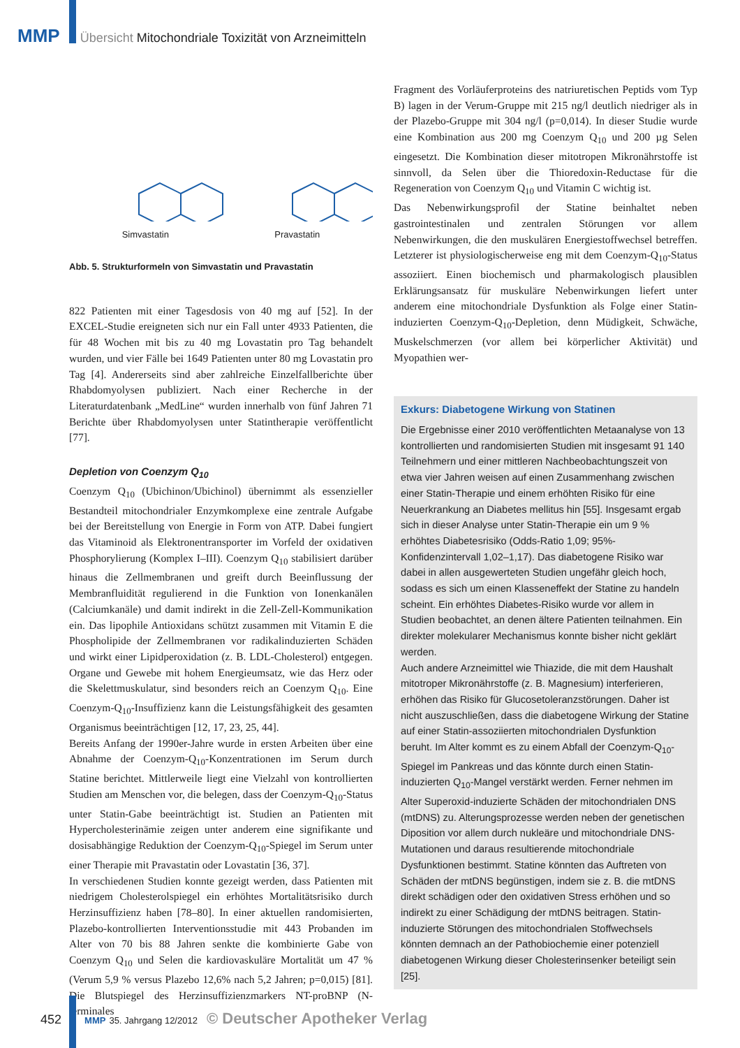MMP Übersicht Mitochondriale Toxizität von Arzneimitteln
Simvastatin Pravastatin
Abb. 5. Strukturformeln von Simvastatin und Pravastatin
822 Patienten mit einer Tagesdosis von 40 mg auf [52]. In der EXCEL-Studie ereigneten sich nur ein Fall unter 4933 Patienten, die für 48 Wochen mit bis zu 40 mg Lovastatin pro Tag behandelt wurden, und vier Fälle bei 1649 Patienten unter 80 mg Lovastatin pro Tag [4]. Andererseits sind aber zahlreiche Einzelfallberichte über Rhabdomyolysen publiziert. Nach einer Recherche in der Literaturdatenbank „MedLine“ wurden innerhalb von fünf Jahren 71 Berichte über Rhabdomyolysen unter Statintherapie veröffentlicht [77].
Depletion von Coenzym Q<sub>10</sub>
Coenzym Q<sub>10</sub> (Ubichinon/Ubichinol) übernimmt als essenzieller Bestandteil mitochondrialer Enzymkomplexe eine zentrale Aufgabe bei der Bereitstellung von Energie in Form von ATP. Dabei fungiert das Vitaminoid als Elektronentransporter im Vorfeld der oxidativen Phosphorylierung (Komplex I–III). Coenzym Q<sub>10</sub> stabilisiert darüber hinaus die Zellmembranen und greift durch Beeinflussung der Membranfluidität regulierend in die Funktion von Ionenkanälen (Calciumkanäle) und damit indirekt in die Zell-Zell-Kommunikation ein. Das lipophile Antioxidans schützt zusammen mit Vitamin E die Phospholipide der Zellmembranen vor radikalinduzierten Schäden und wirkt einer Lipidperoxidation (z. B. LDL-Cholesterol) entgegen. Organe und Gewebe mit hohem Energieumsatz, wie das Herz oder die Skelettmuskulatur, sind besonders reich an Coenzym Q<sub>10</sub>. Eine Coenzym-Q<sub>10</sub>-Insuffizienz kann die Leistungsfähigkeit des gesamten Organismus beeinträchtigen [12, 17, 23, 25, 44].
Bereits Anfang der 1990er-Jahre wurde in ersten Arbeiten über eine Abnahme der Coenzym-Q<sub>10</sub>-Konzentrationen im Serum durch Statine berichtet. Mittlerweile liegt eine Vielzahl von kontrollierten Studien am Menschen vor, die belegen, dass der Coenzym-Q<sub>10</sub>-Status unter Statin-Gabe beeinträchtigt ist. Studien an Patienten mit Hypercholesterinämie zeigen unter anderem eine signifikante und dosisabhängige Reduktion der Coenzym-Q<sub>10</sub>-Spiegel im Serum unter einer Therapie mit Pravastatin oder Lovastatin [36, 37].
In verschiedenen Studien konnte gezeigt werden, dass Patienten mit niedrigem Cholesterolspiegel ein erhöhtes Mortalitätsrisiko durch Herzinsuffizienz haben [78–80]. In einer aktuellen randomisierten, Plazebo-kontrollierten Interventionsstudie mit 443 Probanden im Alter von 70 bis 88 Jahren senkte die kombinierte Gabe von Coenzym Q<sub>10</sub> und Selen die kardiovaskuläre Mortalität um 47 % (Verum 5,9 % versus Plazebo 12,6% nach 5,2 Jahren; p=0,015) [81]. Die Blutspiegel des Herzinsuffizienzmarkers NT-proBNP (N-terminales
Fragment des Vorläuferproteins des natriuretischen Peptids vom Typ B) lagen in der Verum-Gruppe mit 215 ng/l deutlich niedriger als in der Plazebo-Gruppe mit 304 ng/l (p=0,014). In dieser Studie wurde eine Kombination aus 200 mg Coenzym Q<sub>10</sub> und 200 µg Selen eingesetzt. Die Kombination dieser mitotropen Mikronährstoffe ist sinnvoll, da Selen über die Thioredoxin-Reductase für die Regeneration von Coenzym Q<sub>10</sub> und Vitamin C wichtig ist.
Das Nebenwirkungsprofil der Statine beinhaltet neben gastrointestinalen und zentralen Störungen vor allem Nebenwirkungen, die den muskulären Energiestoffwechsel betreffen. Letzterer ist physiologischerweise eng mit dem Coenzym-Q<sub>10</sub>-Status assoziiert. Einen biochemisch und pharmakologisch plausiblen Erklärungsansatz für muskuläre Nebenwirkungen liefert unter anderem eine mitochondriale Dysfunktion als Folge einer Statin-induzierten Coenzym-Q<sub>10</sub>-Depletion, denn Müdigkeit, Schwäche, Muskelschmerzen (vor allem bei körperlicher Aktivität) und Myopathien wer-
Exkurs: Diabetogene Wirkung von Statinen
Die Ergebnisse einer 2010 veröffentlichten Metaanalyse von 13 kontrollierten und randomisierten Studien mit insgesamt 91 140 Teilnehmern und einer mittleren Nachbeobachtungszeit von etwa vier Jahren weisen auf einen Zusammenhang zwischen einer Statin-Therapie und einem erhöhten Risiko für eine Neuerkrankung an Diabetes mellitus hin [55]. Insgesamt ergab sich in dieser Analyse unter Statin-Therapie ein um 9 % erhöhtes Diabetesrisiko (Odds-Ratio 1,09; 95%-Konfidenzintervall 1,02–1,17). Das diabetogene Risiko war dabei in allen ausgewerteten Studien ungefähr gleich hoch, sodass es sich um einen Klasseneffekt der Statine zu handeln scheint. Ein erhöhtes Diabetes-Risiko wurde vor allem in Studien beobachtet, an denen ältere Patienten teilnahmen. Ein direkter molekularer Mechanismus konnte bisher nicht geklärt werden.
Auch andere Arzneimittel wie Thiazide, die mit dem Haushalt mitotroper Mikronährstoffe (z. B. Magnesium) interferieren, erhöhen das Risiko für Glucosetoleranzstörungen. Daher ist nicht auszuschließen, dass die diabetogene Wirkung der Statine auf einer Statin-assoziierten mitochondrialen Dysfunktion beruht. Im Alter kommt es zu einem Abfall der Coenzym-Q<sub>10</sub>-Spiegel im Pankreas und das könnte durch einen Statin-induzierten Q<sub>10</sub>-Mangel verstärkt werden. Ferner nehmen im Alter Superoxid-induzierte Schäden der mitochondrialen DNS (mtDNS) zu. Alterungsprozesse werden neben der genetischen Diposition vor allem durch nukleäre und mitochondriale DNS-Mutationen und daraus resultierende mitochondriale Dysfunktionen bestimmt. Statine könnten das Auftreten von Schäden der mtDNS begünstigen, indem sie z. B. die mtDNS direkt schädigen oder den oxidativen Stress erhöhen und so indirekt zu einer Schädigung der mtDNS beitragen. Statin-induzierte Störungen des mitochondrialen Stoffwechsels könnten demnach an der Pathobiochemie einer potenziell diabetogenen Wirkung dieser Cholesterinsenker beteiligt sein [25].
452 MMP 35. Jahrgang 12/2012 © Deutscher Apotheker Verlag